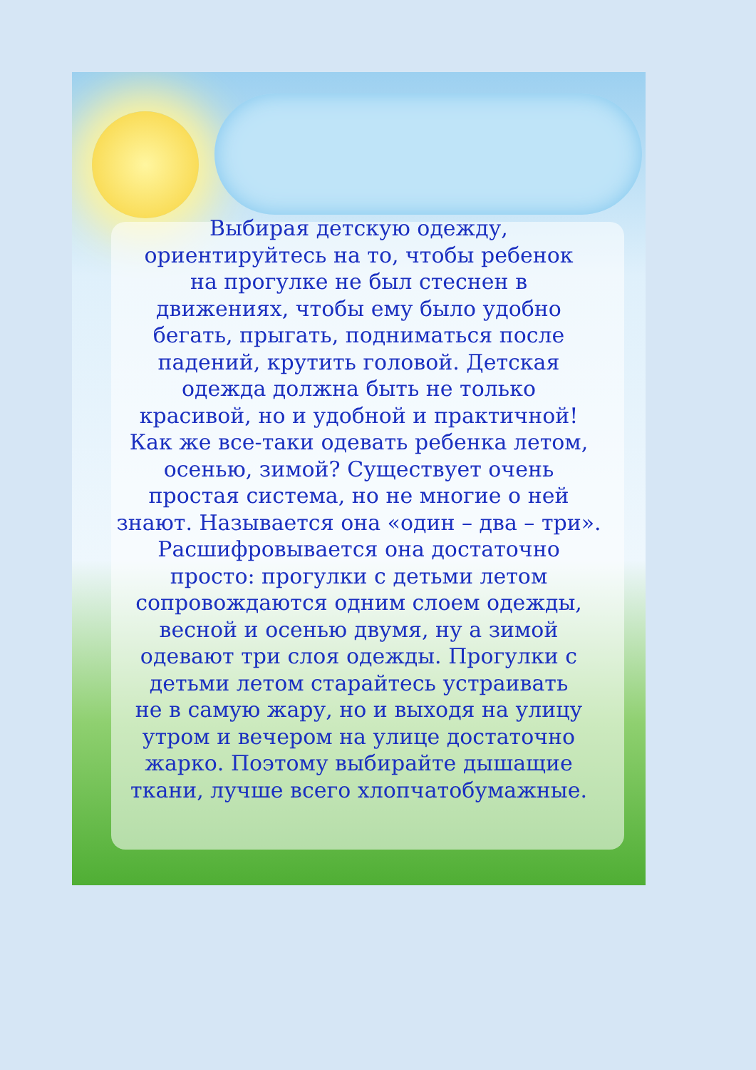Выбирая детскую одежду,
ориентируйтесь на то, чтобы ребенок
на прогулке не был стеснен в
движениях, чтобы ему было удобно
бегать, прыгать, подниматься после
падений, крутить головой. Детская
одежда должна быть не только
красивой, но и удобной и практичной!
Как же все-таки одевать ребенка летом,
осенью, зимой? Существует очень
простая система, но не многие о ней
знают. Называется она «один – два – три».
Расшифровывается она достаточно
просто: прогулки с детьми летом
сопровождаются одним слоем одежды,
весной и осенью двумя, ну а зимой
одевают три слоя одежды. Прогулки с
детьми летом старайтесь устраивать
не в самую жару, но и выходя на улицу
утром и вечером на улице достаточно
жарко. Поэтому выбирайте дышащие
ткани, лучше всего хлопчатобумажные.